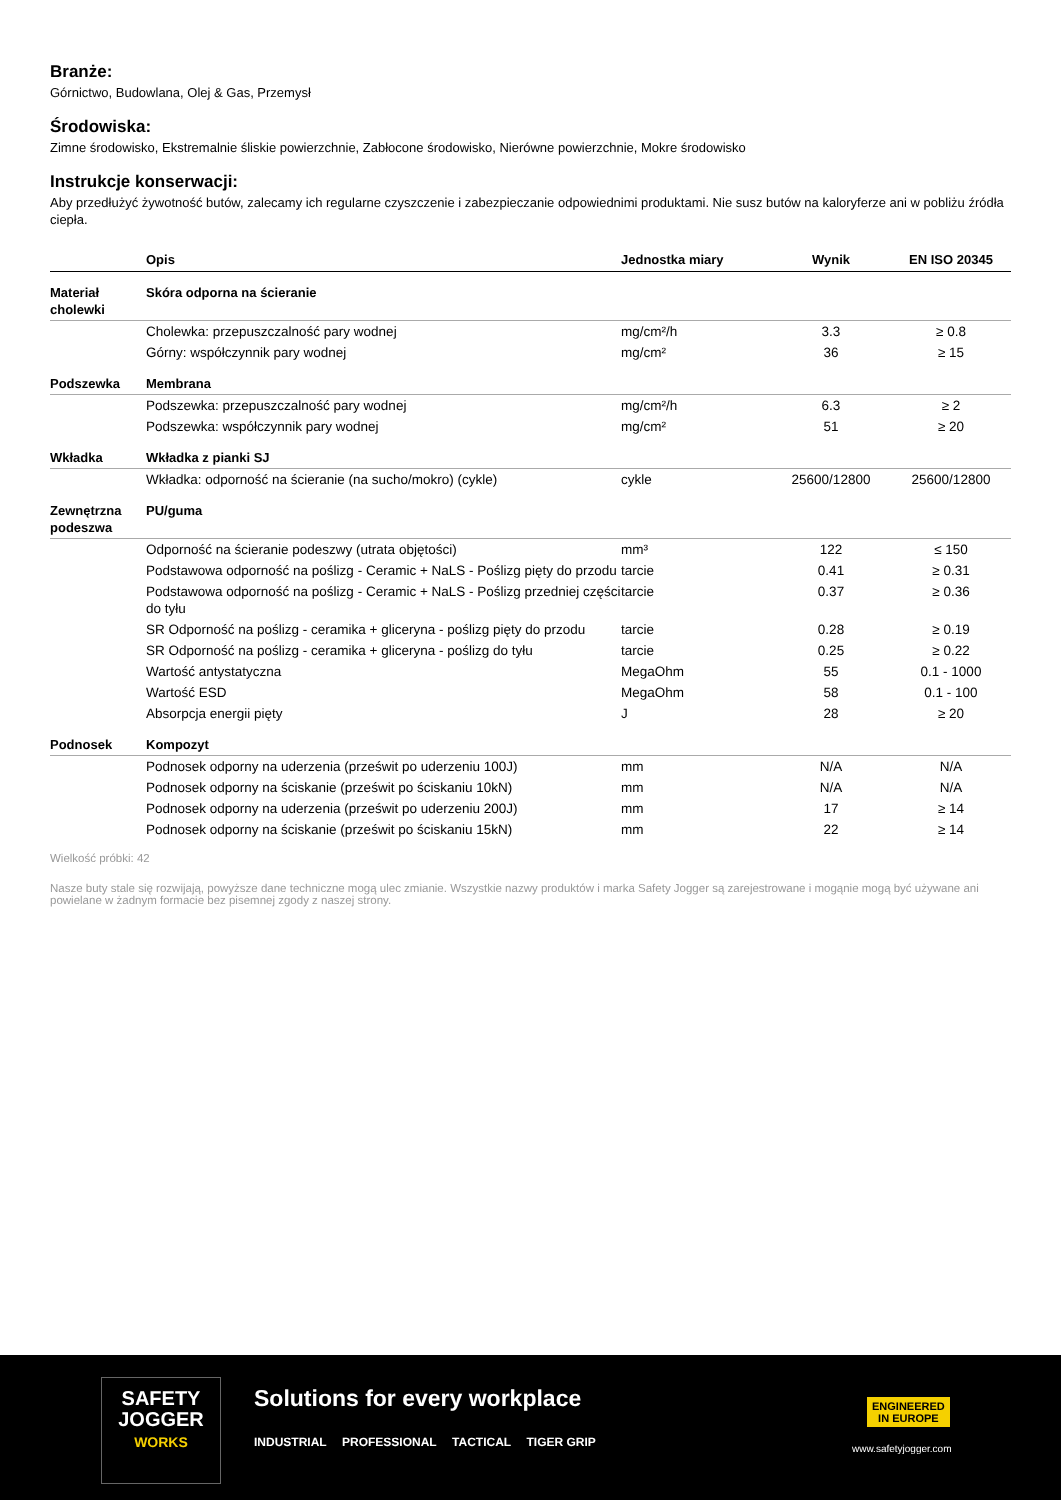Branże:
Górnictwo, Budowlana, Olej & Gas, Przemysł
Środowiska:
Zimne środowisko, Ekstremalnie śliskie powierzchnie, Zabłocone środowisko, Nierówne powierzchnie, Mokre środowisko
Instrukcje konserwacji:
Aby przedłużyć żywotność butów, zalecamy ich regularne czyszczenie i zabezpieczanie odpowiednimi produktami. Nie susz butów na kaloryferze ani w pobliżu źródła ciepła.
| | Opis | Jednostka miary | Wynik | EN ISO 20345 |
| --- | --- | --- | --- | --- |
| Materiał cholewki | Skóra odporna na ścieranie | | | |
| | Cholewka: przepuszczalność pary wodnej | mg/cm²/h | 3.3 | ≥ 0.8 |
| | Górny: współczynnik pary wodnej | mg/cm² | 36 | ≥ 15 |
| Podszewka | Membrana | | | |
| | Podszewka: przepuszczalność pary wodnej | mg/cm²/h | 6.3 | ≥ 2 |
| | Podszewka: współczynnik pary wodnej | mg/cm² | 51 | ≥ 20 |
| Wkładka | Wkładka z pianki SJ | | | |
| | Wkładka: odporność na ścieranie (na sucho/mokro) (cykle) | cykle | 25600/12800 | 25600/12800 |
| Zewnętrzna podeszwa | PU/guma | | | |
| | Odporność na ścieranie podeszwy (utrata objętości) | mm³ | 122 | ≤ 150 |
| | Podstawowa odporność na poślizg - Ceramic + NaLS - Poślizg pięty do przodu | tarcie | 0.41 | ≥ 0.31 |
| | Podstawowa odporność na poślizg - Ceramic + NaLS - Poślizg przedniej części do tyłu | tarcie | 0.37 | ≥ 0.36 |
| | SR Odporność na poślizg - ceramika + gliceryna - poślizg pięty do przodu | tarcie | 0.28 | ≥ 0.19 |
| | SR Odporność na poślizg - ceramika + gliceryna - poślizg do tyłu | tarcie | 0.25 | ≥ 0.22 |
| | Wartość antystatyczna | MegaOhm | 55 | 0.1 - 1000 |
| | Wartość ESD | MegaOhm | 58 | 0.1 - 100 |
| | Absorpcja energii pięty | J | 28 | ≥ 20 |
| Podnosek | Kompozyt | | | |
| | Podnosek odporny na uderzenia (prześwit po uderzeniu 100J) | mm | N/A | N/A |
| | Podnosek odporny na ściskanie (prześwit po ściskaniu 10kN) | mm | N/A | N/A |
| | Podnosek odporny na uderzenia (prześwit po uderzeniu 200J) | mm | 17 | ≥ 14 |
| | Podnosek odporny na ściskanie (prześwit po ściskaniu 15kN) | mm | 22 | ≥ 14 |
Wielkość próbki: 42
Nasze buty stale się rozwijają, powyższe dane techniczne mogą ulec zmianie. Wszystkie nazwy produktów i marka Safety Jogger są zarejestrowane i mogąnie mogą być używane ani powielane w żadnym formacie bez pisemnej zgody z naszej strony.
SAFETY
JOGGER
WORKS
Solutions for every workplace
INDUSTRIAL PROFESSIONAL TACTICAL TIGER GRIP
ENGINEERED
IN EUROPE
www.safetyjogger.com